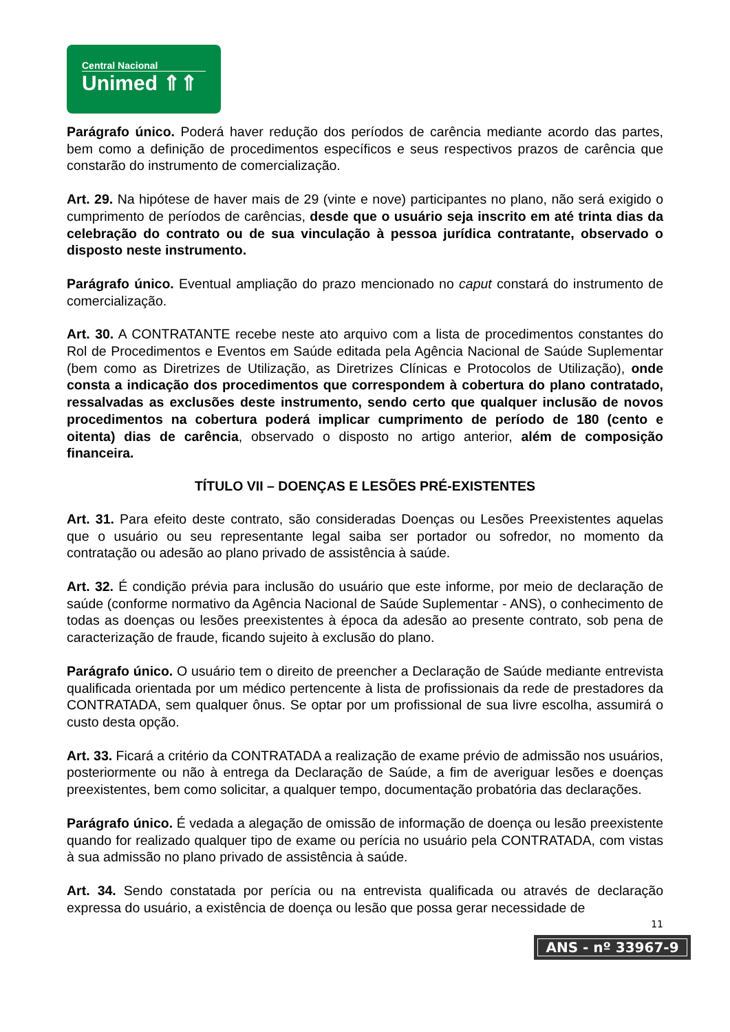Central Nacional
Unimed ⇑⇑
Parágrafo único. Poderá haver redução dos períodos de carência mediante acordo das partes, bem como a definição de procedimentos específicos e seus respectivos prazos de carência que constarão do instrumento de comercialização.
Art. 29. Na hipótese de haver mais de 29 (vinte e nove) participantes no plano, não será exigido o cumprimento de períodos de carências, desde que o usuário seja inscrito em até trinta dias da celebração do contrato ou de sua vinculação à pessoa jurídica contratante, observado o disposto neste instrumento.
Parágrafo único. Eventual ampliação do prazo mencionado no caput constará do instrumento de comercialização.
Art. 30. A CONTRATANTE recebe neste ato arquivo com a lista de procedimentos constantes do Rol de Procedimentos e Eventos em Saúde editada pela Agência Nacional de Saúde Suplementar (bem como as Diretrizes de Utilização, as Diretrizes Clínicas e Protocolos de Utilização), onde consta a indicação dos procedimentos que correspondem à cobertura do plano contratado, ressalvadas as exclusões deste instrumento, sendo certo que qualquer inclusão de novos procedimentos na cobertura poderá implicar cumprimento de período de 180 (cento e oitenta) dias de carência, observado o disposto no artigo anterior, além de composição financeira.
TÍTULO VII – DOENÇAS E LESÕES PRÉ-EXISTENTES
Art. 31. Para efeito deste contrato, são consideradas Doenças ou Lesões Preexistentes aquelas que o usuário ou seu representante legal saiba ser portador ou sofredor, no momento da contratação ou adesão ao plano privado de assistência à saúde.
Art. 32. É condição prévia para inclusão do usuário que este informe, por meio de declaração de saúde (conforme normativo da Agência Nacional de Saúde Suplementar - ANS), o conhecimento de todas as doenças ou lesões preexistentes à época da adesão ao presente contrato, sob pena de caracterização de fraude, ficando sujeito à exclusão do plano.
Parágrafo único. O usuário tem o direito de preencher a Declaração de Saúde mediante entrevista qualificada orientada por um médico pertencente à lista de profissionais da rede de prestadores da CONTRATADA, sem qualquer ônus. Se optar por um profissional de sua livre escolha, assumirá o custo desta opção.
Art. 33. Ficará a critério da CONTRATADA a realização de exame prévio de admissão nos usuários, posteriormente ou não à entrega da Declaração de Saúde, a fim de averiguar lesões e doenças preexistentes, bem como solicitar, a qualquer tempo, documentação probatória das declarações.
Parágrafo único. É vedada a alegação de omissão de informação de doença ou lesão preexistente quando for realizado qualquer tipo de exame ou perícia no usuário pela CONTRATADA, com vistas à sua admissão no plano privado de assistência à saúde.
Art. 34. Sendo constatada por perícia ou na entrevista qualificada ou através de declaração expressa do usuário, a existência de doença ou lesão que possa gerar necessidade de
11
ANS - nº 33967-9